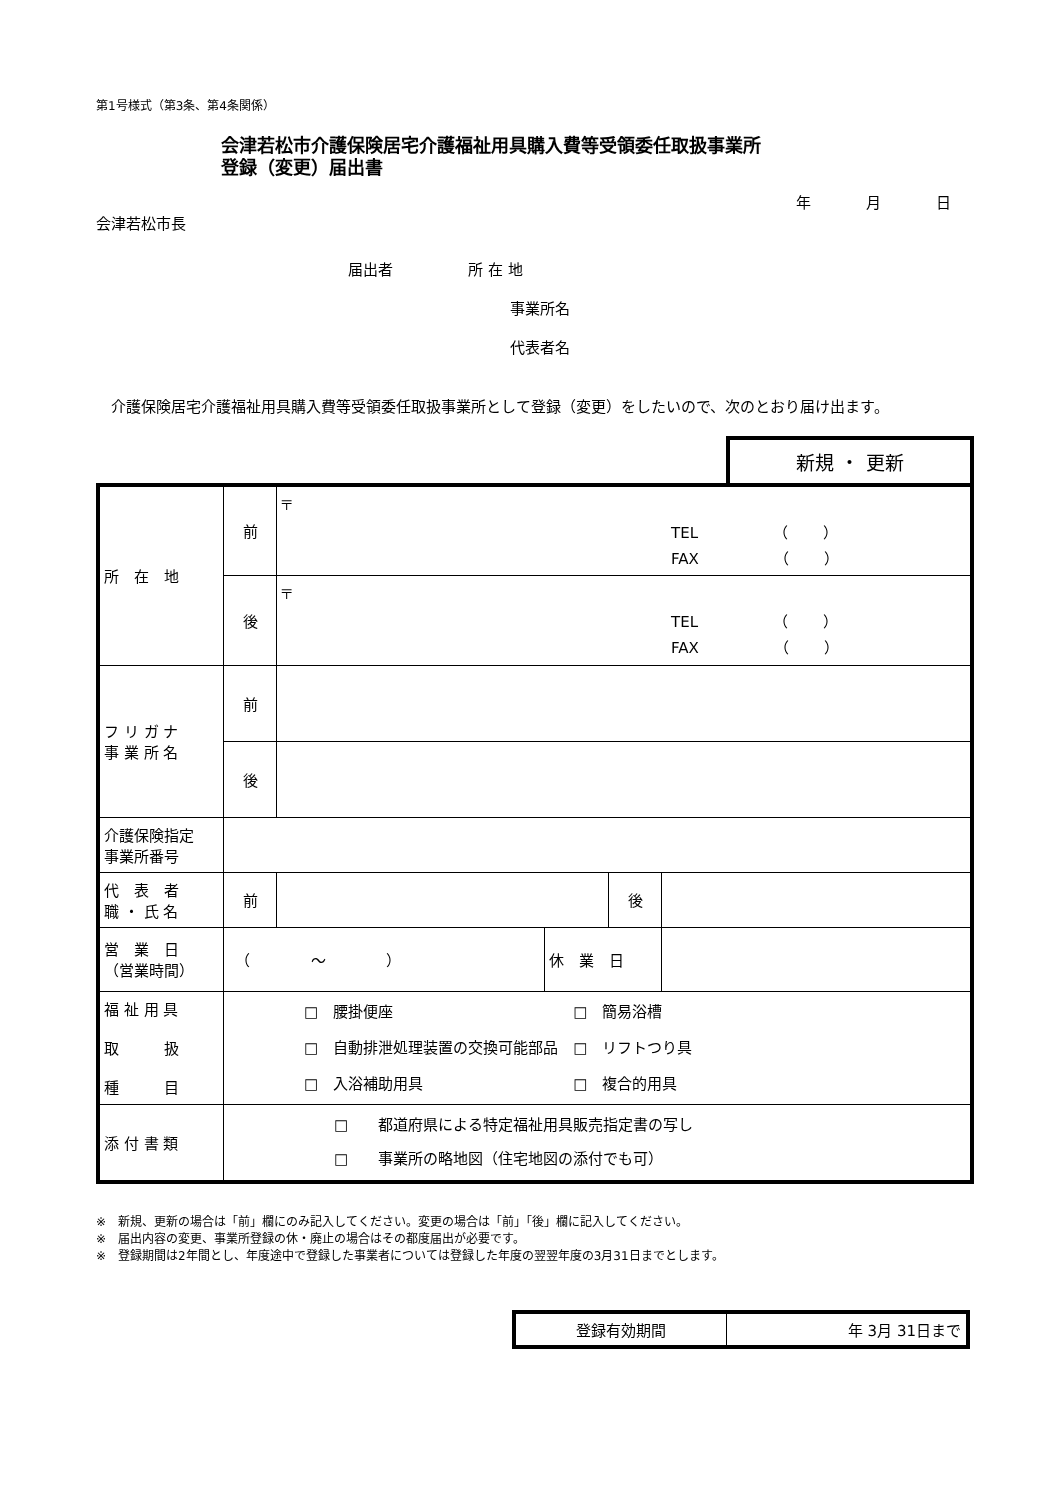第1号様式（第3条、第4条関係）
会津若松市介護保険居宅介護福祉用具購入費等受領委任取扱事業所
登録（変更）届出書
年 月 日
会津若松市長
届出者　　　　　所 在 地
事業所名
代表者名
　介護保険居宅介護福祉用具購入費等受領委任取扱事業所として登録（変更）をしたいので、次のとおり届け出ます。
新規 ・ 更新
| 所 在 地 | 前 | 〒 TEL （ ） FAX （ ） | | | |
| | 後 | 〒 TEL （ ） FAX （ ） | | | |
| フ リ ガ ナ 事 業 所 名 | 前 | | | | |
| | 後 | | | | |
| 介護保険指定 事業所番号 | | | | | |
| 代 表 者 職 ・ 氏 名 | 前 | | | 後 | |
| 営 業 日 （営業時間） | （ ～ ） | | 休 業 日 | | |
| 福 祉 用 具 取 扱 種 目 | □ 腰掛便座 □ 簡易浴槽 □ 自動排泄処理装置の交換可能部品 □ リフトつり具 □ 入浴補助用具 □ 複合的用具 | | | | |
| 添 付 書 類 | □ 都道府県による特定福祉用具販売指定書の写し □ 事業所の略地図（住宅地図の添付でも可） | | | | |
※　新規、更新の場合は「前」欄にのみ記入してください。変更の場合は「前」「後」欄に記入してください。
※　届出内容の変更、事業所登録の休・廃止の場合はその都度届出が必要です。
※　登録期間は2年間とし、年度途中で登録した事業者については登録した年度の翌翌年度の3月31日までとします。
| 登録有効期間 | 年 3月 31日まで |